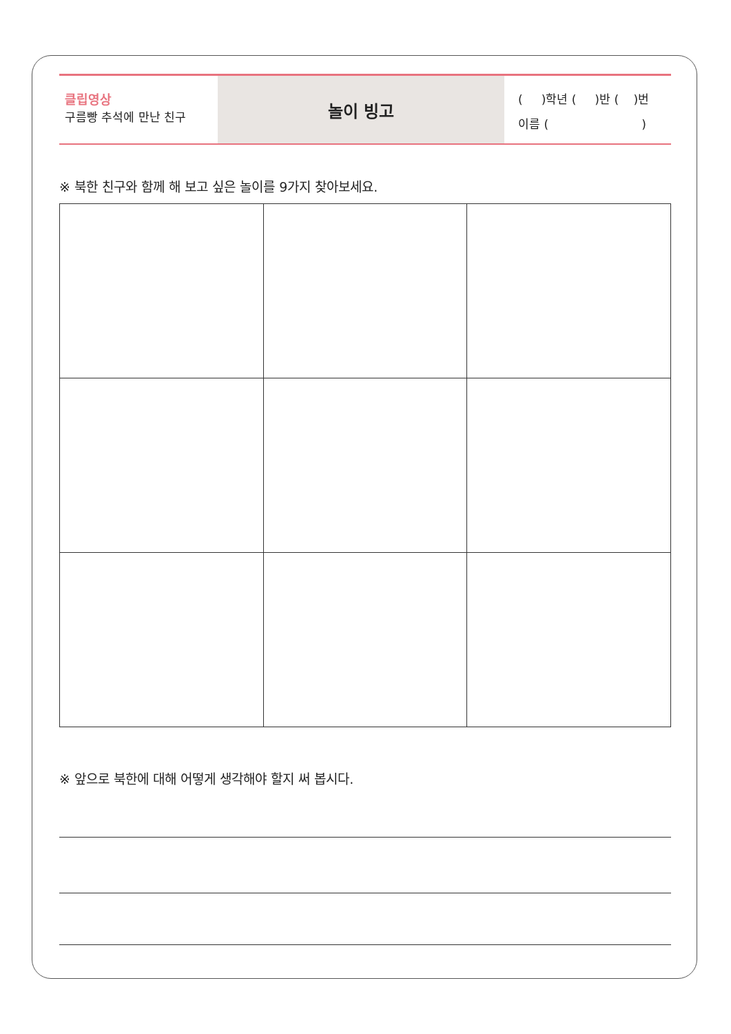클립영상
구름빵 추석에 만난 친구
놀이 빙고
( )학년 ( )반 ( )번
이름 ( )
※ 북한 친구와 함께 해 보고 싶은 놀이를 9가지 찾아보세요.
※ 앞으로 북한에 대해 어떻게 생각해야 할지 써 봅시다.